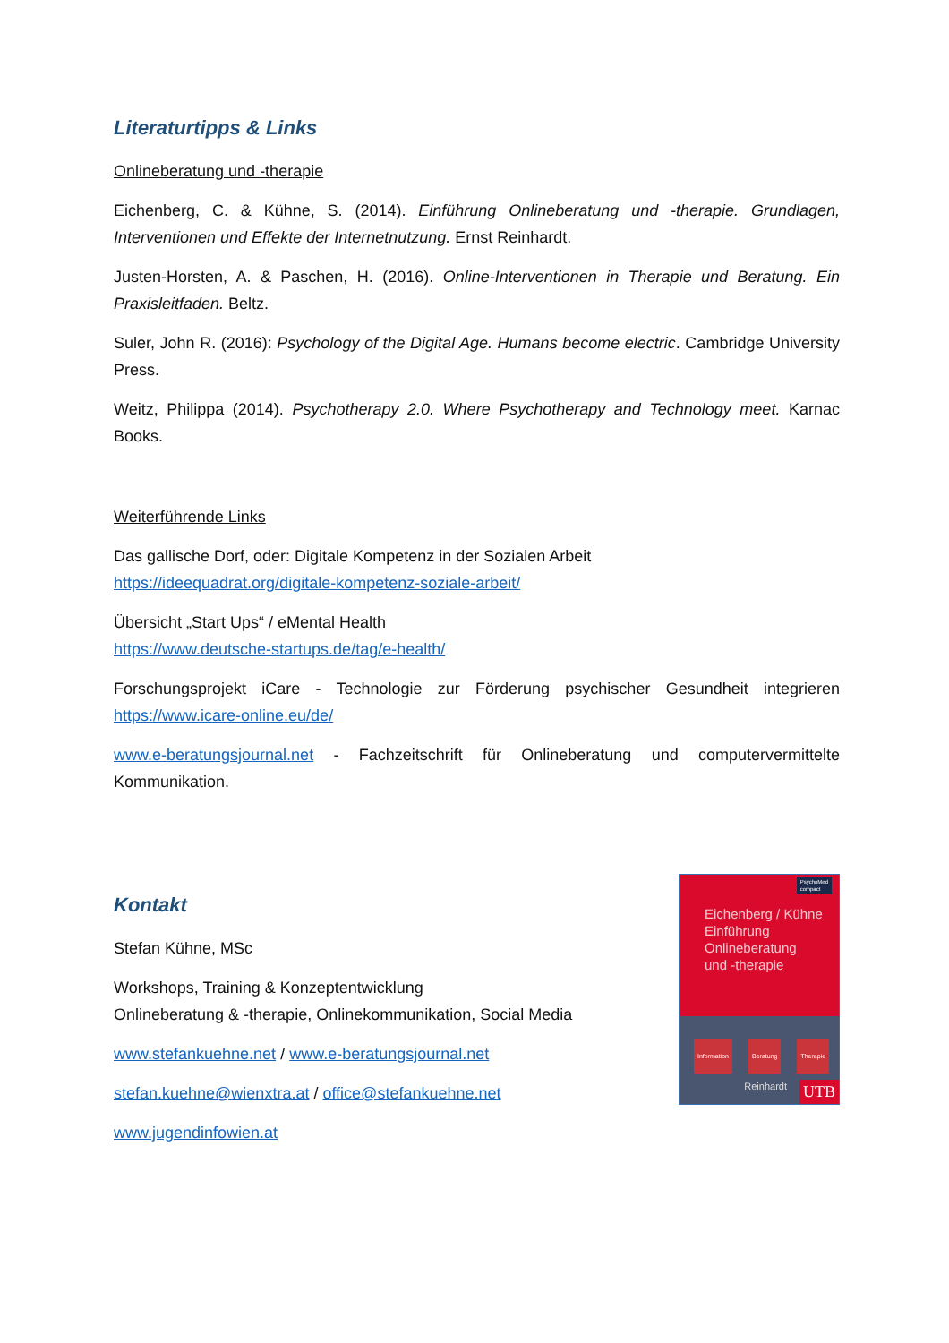Literaturtipps & Links
Onlineberatung und -therapie
Eichenberg, C. & Kühne, S. (2014). Einführung Onlineberatung und -therapie. Grundlagen, Interventionen und Effekte der Internetnutzung. Ernst Reinhardt.
Justen-Horsten, A. & Paschen, H. (2016). Online-Interventionen in Therapie und Beratung. Ein Praxisleitfaden. Beltz.
Suler, John R. (2016): Psychology of the Digital Age. Humans become electric. Cambridge University Press.
Weitz, Philippa (2014). Psychotherapy 2.0. Where Psychotherapy and Technology meet. Karnac Books.
Weiterführende Links
Das gallische Dorf, oder: Digitale Kompetenz in der Sozialen Arbeit
https://ideequadrat.org/digitale-kompetenz-soziale-arbeit/
Übersicht „Start Ups“ / eMental Health
https://www.deutsche-startups.de/tag/e-health/
Forschungsprojekt iCare - Technologie zur Förderung psychischer Gesundheit integrieren https://www.icare-online.eu/de/
www.e-beratungsjournal.net - Fachzeitschrift für Onlineberatung und computervermittelte Kommunikation.
Kontakt
Stefan Kühne, MSc
Workshops, Training & Konzeptentwicklung
Onlineberatung & -therapie, Onlinekommunikation, Social Media
www.stefankuehne.net / www.e-beratungsjournal.net
stefan.kuehne@wienxtra.at / office@stefankuehne.net
www.jugendinfowien.at
PsychoMed
compact
Eichenberg / Kühne
Einführung
Onlineberatung
und -therapie
Information Beratung Therapie Reinhardt UTB